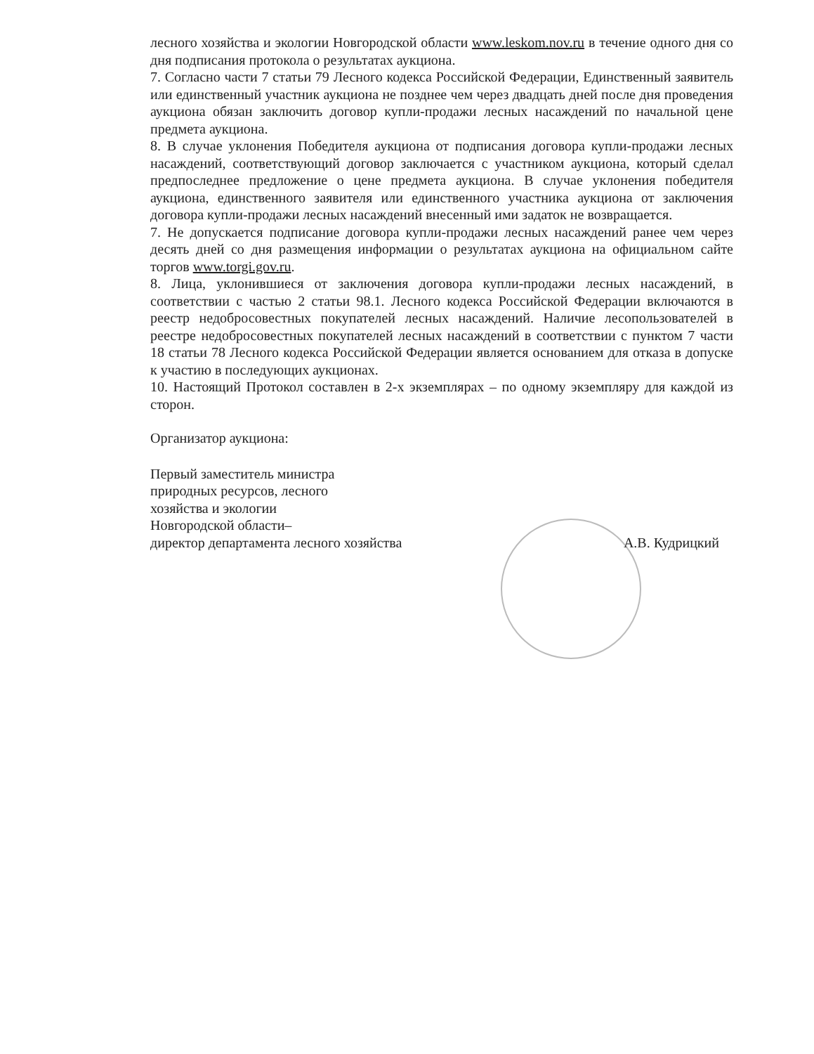лесного хозяйства и экологии Новгородской области www.leskom.nov.ru в течение одного дня со дня подписания протокола о результатах аукциона.
7. Согласно части 7 статьи 79 Лесного кодекса Российской Федерации, Единственный заявитель или единственный участник аукциона не позднее чем через двадцать дней после дня проведения аукциона обязан заключить договор купли-продажи лесных насаждений по начальной цене предмета аукциона.
8. В случае уклонения Победителя аукциона от подписания договора купли-продажи лесных насаждений, соответствующий договор заключается с участником аукциона, который сделал предпоследнее предложение о цене предмета аукциона. В случае уклонения победителя аукциона, единственного заявителя или единственного участника аукциона от заключения договора купли-продажи лесных насаждений внесенный ими задаток не возвращается.
7. Не допускается подписание договора купли-продажи лесных насаждений ранее чем через десять дней со дня размещения информации о результатах аукциона на официальном сайте торгов www.torgi.gov.ru.
8. Лица, уклонившиеся от заключения договора купли-продажи лесных насаждений, в соответствии с частью 2 статьи 98.1. Лесного кодекса Российской Федерации включаются в реестр недобросовестных покупателей лесных насаждений. Наличие лесопользователей в реестре недобросовестных покупателей лесных насаждений в соответствии с пунктом 7 части 18 статьи 78 Лесного кодекса Российской Федерации является основанием для отказа в допуске к участию в последующих аукционах.
10. Настоящий Протокол составлен в 2-х экземплярах – по одному экземпляру для каждой из сторон.
Организатор аукциона:
Первый заместитель министра
природных ресурсов, лесного
хозяйства и экологии
Новгородской области–
директор департамента лесного хозяйства
А.В. Кудрицкий